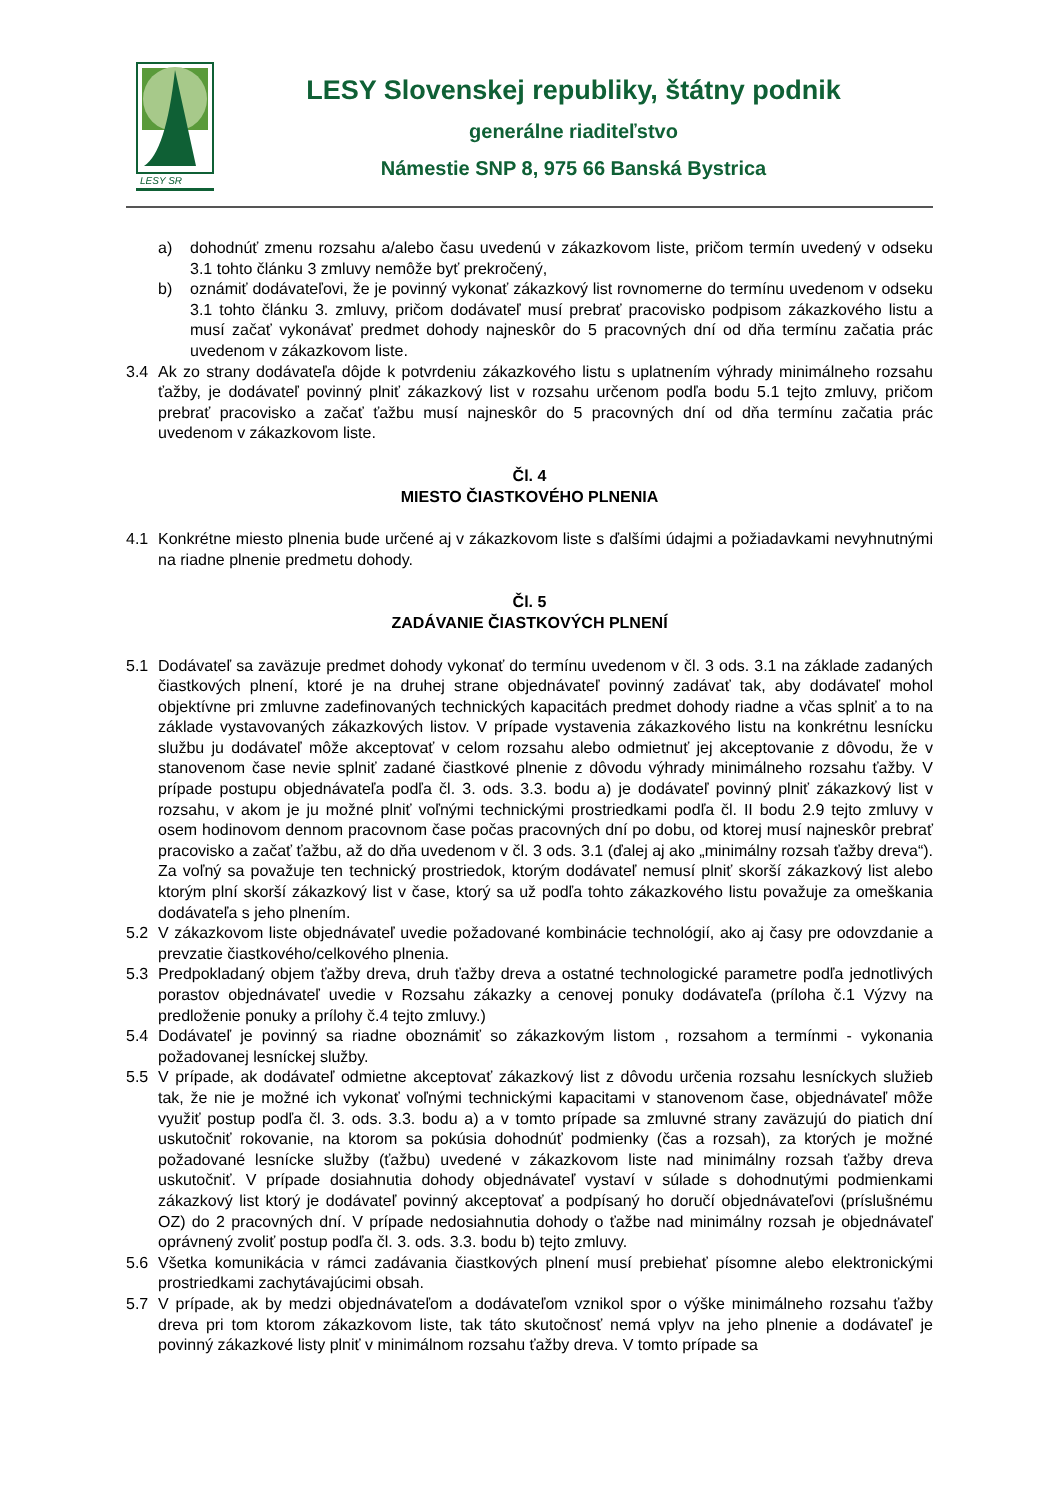LESY SR
LESY Slovenskej republiky, štátny podnik
generálne riaditeľstvo
Námestie SNP 8, 975 66 Banská Bystrica
a) dohodnúť zmenu rozsahu a/alebo času uvedenú v zákazkovom liste, pričom termín uvedený v odseku 3.1 tohto článku 3 zmluvy nemôže byť prekročený,
b) oznámiť dodávateľovi, že je povinný vykonať zákazkový list rovnomerne do termínu uvedenom v odseku 3.1 tohto článku 3. zmluvy, pričom dodávateľ musí prebrať pracovisko podpisom zákazkového listu a musí začať vykonávať predmet dohody najneskôr do 5 pracovných dní od dňa termínu začatia prác uvedenom v zákazkovom liste.
3.4 Ak zo strany dodávateľa dôjde k potvrdeniu zákazkového listu s uplatnením výhrady minimálneho rozsahu ťažby, je dodávateľ povinný plniť zákazkový list v rozsahu určenom podľa bodu 5.1 tejto zmluvy, pričom prebrať pracovisko a začať ťažbu musí najneskôr do 5 pracovných dní od dňa termínu začatia prác uvedenom v zákazkovom liste.
Čl. 4
MIESTO ČIASTKOVÉHO PLNENIA
4.1 Konkrétne miesto plnenia bude určené aj v zákazkovom liste s ďalšími údajmi a požiadavkami nevyhnutnými na riadne plnenie predmetu dohody.
Čl. 5
ZADÁVANIE ČIASTKOVÝCH PLNENÍ
5.1 Dodávateľ sa zaväzuje predmet dohody vykonať do termínu uvedenom v čl. 3 ods. 3.1 na základe zadaných čiastkových plnení, ktoré je na druhej strane objednávateľ povinný zadávať tak, aby dodávateľ mohol objektívne pri zmluvne zadefinovaných technických kapacitách predmet dohody riadne a včas splniť a to na základe vystavovaných zákazkových listov. V prípade vystavenia zákazkového listu na konkrétnu lesnícku službu ju dodávateľ môže akceptovať v celom rozsahu alebo odmietnuť jej akceptovanie z dôvodu, že v stanovenom čase nevie splniť zadané čiastkové plnenie z dôvodu výhrady minimálneho rozsahu ťažby. V prípade postupu objednávateľa podľa čl. 3. ods. 3.3. bodu a) je dodávateľ povinný plniť zákazkový list v rozsahu, v akom je ju možné plniť voľnými technickými prostriedkami podľa čl. II bodu 2.9 tejto zmluvy v osem hodinovom dennom pracovnom čase počas pracovných dní po dobu, od ktorej musí najneskôr prebrať pracovisko a začať ťažbu, až do dňa uvedenom v čl. 3 ods. 3.1 (ďalej aj ako „minimálny rozsah ťažby dreva“). Za voľný sa považuje ten technický prostriedok, ktorým dodávateľ nemusí plniť skorší zákazkový list alebo ktorým plní skorší zákazkový list v čase, ktorý sa už podľa tohto zákazkového listu považuje za omeškania dodávateľa s jeho plnením.
5.2 V zákazkovom liste objednávateľ uvedie požadované kombinácie technológií, ako aj časy pre odovzdanie a prevzatie čiastkového/celkového plnenia.
5.3 Predpokladaný objem ťažby dreva, druh ťažby dreva a ostatné technologické parametre podľa jednotlivých porastov objednávateľ uvedie v Rozsahu zákazky a cenovej ponuky dodávateľa (príloha č.1 Výzvy na predloženie ponuky a prílohy č.4 tejto zmluvy.)
5.4 Dodávateľ je povinný sa riadne oboznámiť so zákazkovým listom , rozsahom a termínmi - vykonania požadovanej lesníckej služby.
5.5 V prípade, ak dodávateľ odmietne akceptovať zákazkový list z dôvodu určenia rozsahu lesníckych služieb tak, že nie je možné ich vykonať voľnými technickými kapacitami v stanovenom čase, objednávateľ môže využiť postup podľa čl. 3. ods. 3.3. bodu a) a v tomto prípade sa zmluvné strany zaväzujú do piatich dní uskutočniť rokovanie, na ktorom sa pokúsia dohodnúť podmienky (čas a rozsah), za ktorých je možné požadované lesnícke služby (ťažbu) uvedené v zákazkovom liste nad minimálny rozsah ťažby dreva uskutočniť. V prípade dosiahnutia dohody objednávateľ vystaví v súlade s dohodnutými podmienkami zákazkový list ktorý je dodávateľ povinný akceptovať a podpísaný ho doručí objednávateľovi (príslušnému OZ) do 2 pracovných dní. V prípade nedosiahnutia dohody o ťažbe nad minimálny rozsah je objednávateľ oprávnený zvoliť postup podľa čl. 3. ods. 3.3. bodu b) tejto zmluvy.
5.6 Všetka komunikácia v rámci zadávania čiastkových plnení musí prebiehať písomne alebo elektronickými prostriedkami zachytávajúcimi obsah.
5.7 V prípade, ak by medzi objednávateľom a dodávateľom vznikol spor o výške minimálneho rozsahu ťažby dreva pri tom ktorom zákazkovom liste, tak táto skutočnosť nemá vplyv na jeho plnenie a dodávateľ je povinný zákazkové listy plniť v minimálnom rozsahu ťažby dreva. V tomto prípade sa